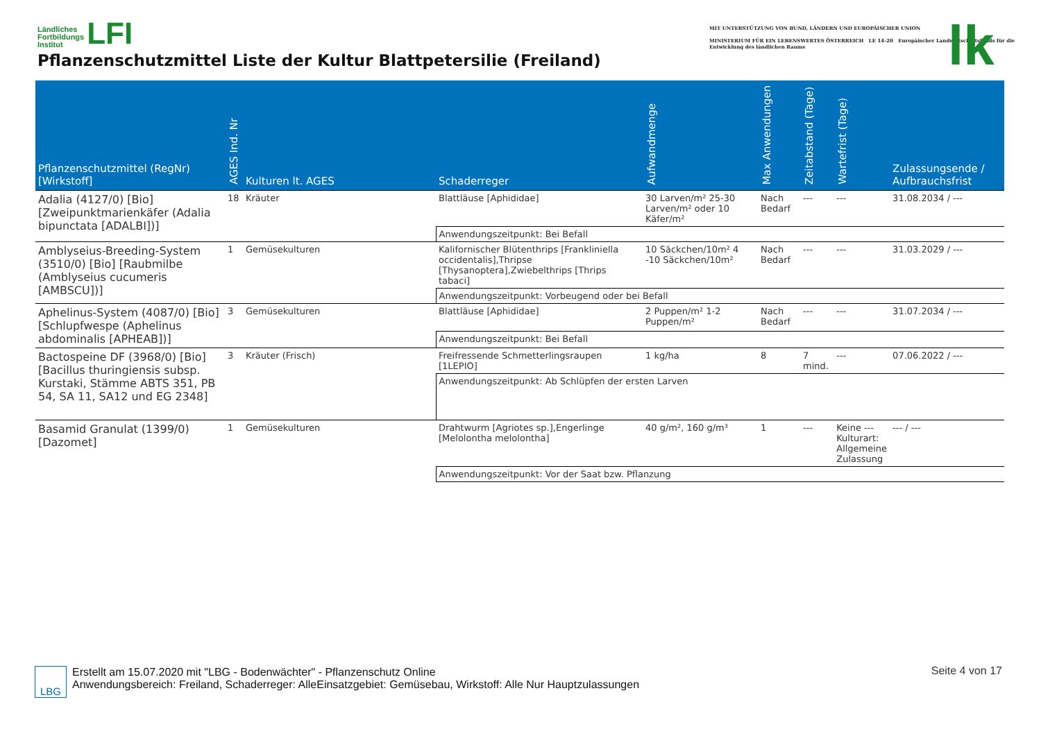Ländliches
Fortbildungs
Institut LFI
Pflanzenschutzmittel Liste der Kultur Blattpetersilie (Freiland)
MIT UNTERSTÜTZUNG VON BUND, LÄNDERN UND EUROPÄISCHER UNION
MINISTERIUM FÜR EIN LEBENSWERTES ÖSTERREICH LE 14-20 Europäischer Landwirtschaftsfonds für die Entwicklung des ländlichen Raums
lk
| Pflanzenschutzmittel (RegNr) [Wirkstoff] | AGES Ind. Nr | Kulturen lt. AGES | Schaderreger | Aufwandmenge | Max Anwendungen | Zeitabstand (Tage) | Wartefrist (Tage) | Zulassungsende / Aufbrauchsfrist |
| --- | --- | --- | --- | --- | --- | --- | --- | --- |
| Adalia (4127/0) [Bio] [Zweipunktmarienkäfer (Adalia bipunctata [ADALBI])] | 18 | Kräuter | Blattläuse [Aphididae] | 30 Larven/m² 25-30 Larven/m² oder 10 Käfer/m² | Nach Bedarf | --- | --- | 31.08.2034 / --- |
| | | | Anwendungszeitpunkt: Bei Befall | | | | | |
| Amblyseius-Breeding-System (3510/0) [Bio] [Raubmilbe (Amblyseius cucumeris [AMBSCU])] | 1 | Gemüsekulturen | Kalifornischer Blütenthrips [Frankliniella occidentalis],Thripse [Thysanoptera],Zwiebelthrips [Thrips tabaci] | 10 Säckchen/10m² 4 -10 Säckchen/10m² | Nach Bedarf | --- | --- | 31.03.2029 / --- |
| | | | Anwendungszeitpunkt: Vorbeugend oder bei Befall | | | | | |
| Aphelinus-System (4087/0) [Bio] [Schlupfwespe (Aphelinus abdominalis [APHEAB])] | 3 | Gemüsekulturen | Blattläuse [Aphididae] | 2 Puppen/m² 1-2 Puppen/m² | Nach Bedarf | --- | --- | 31.07.2034 / --- |
| | | | Anwendungszeitpunkt: Bei Befall | | | | | |
| Bactospeine DF (3968/0) [Bio] [Bacillus thuringiensis subsp. Kurstaki, Stämme ABTS 351, PB 54, SA 11, SA12 und EG 2348] | 3 | Kräuter (Frisch) | Freifressende Schmetterlingsraupen [1LEPIO] | 1 kg/ha | 8 | 7 mind. | --- | 07.06.2022 / --- |
| | | | Anwendungszeitpunkt: Ab Schlüpfen der ersten Larven | | | | | |
| Basamid Granulat (1399/0) [Dazomet] | 1 | Gemüsekulturen | Drahtwurm [Agriotes sp.],Engerlinge [Melolontha melolontha] | 40 g/m², 160 g/m³ | 1 | --- | Keine --- Kulturart: Allgemeine Zulassung | --- / --- |
| | | | Anwendungszeitpunkt: Vor der Saat bzw. Pflanzung | | | | | |
LBG
Erstellt am 15.07.2020 mit "LBG - Bodenwächter" - Pflanzenschutz Online
Anwendungsbereich: Freiland, Schaderreger: AlleEinsatzgebiet: Gemüsebau, Wirkstoff: Alle Nur Hauptzulassungen
Seite 4 von 17